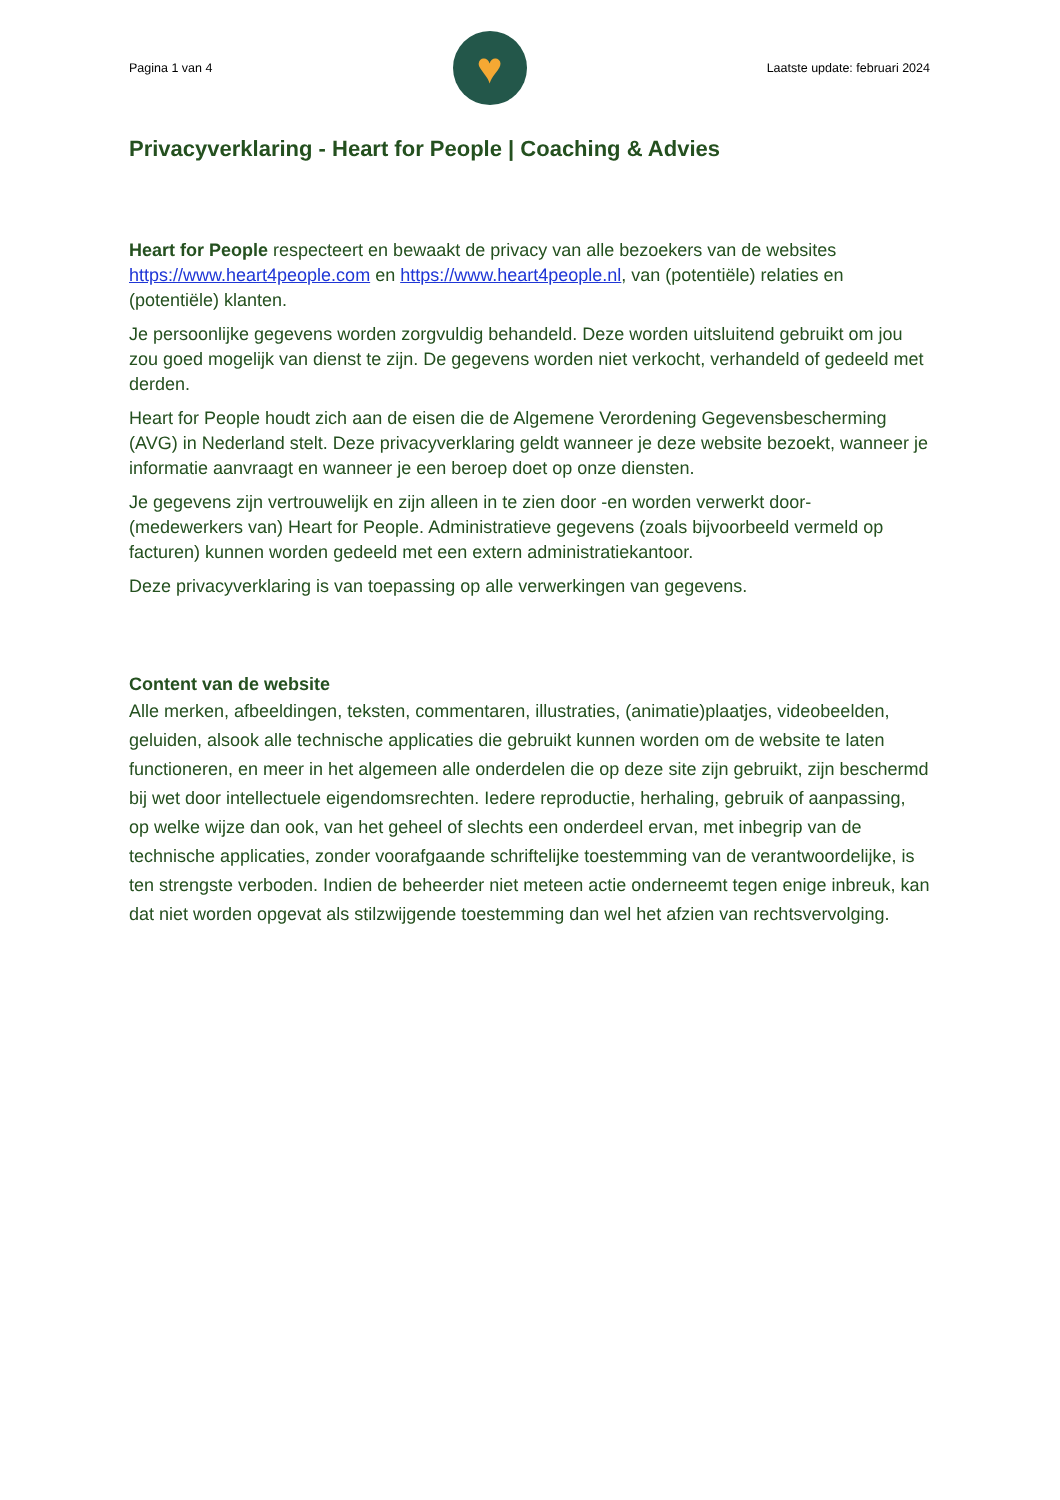Pagina 1 van 4
♥
Laatste update: februari 2024
Privacyverklaring - Heart for People | Coaching & Advies
Heart for People respecteert en bewaakt de privacy van alle bezoekers van de websites https://www.heart4people.com en https://www.heart4people.nl, van (potentiële) relaties en (potentiële) klanten.
Je persoonlijke gegevens worden zorgvuldig behandeld. Deze worden uitsluitend gebruikt om jou zou goed mogelijk van dienst te zijn. De gegevens worden niet verkocht, verhandeld of gedeeld met derden.
Heart for People houdt zich aan de eisen die de Algemene Verordening Gegevensbescherming (AVG) in Nederland stelt. Deze privacyverklaring geldt wanneer je deze website bezoekt, wanneer je informatie aanvraagt en wanneer je een beroep doet op onze diensten.
Je gegevens zijn vertrouwelijk en zijn alleen in te zien door -en worden verwerkt door- (medewerkers van) Heart for People. Administratieve gegevens (zoals bijvoorbeeld vermeld op facturen) kunnen worden gedeeld met een extern administratiekantoor.
Deze privacyverklaring is van toepassing op alle verwerkingen van gegevens.
Content van de website
Alle merken, afbeeldingen, teksten, commentaren, illustraties, (animatie)plaatjes, videobeelden, geluiden, alsook alle technische applicaties die gebruikt kunnen worden om de website te laten functioneren, en meer in het algemeen alle onderdelen die op deze site zijn gebruikt, zijn beschermd bij wet door intellectuele eigendomsrechten. Iedere reproductie, herhaling, gebruik of aanpassing, op welke wijze dan ook, van het geheel of slechts een onderdeel ervan, met inbegrip van de technische applicaties, zonder voorafgaande schriftelijke toestemming van de verantwoordelijke, is ten strengste verboden. Indien de beheerder niet meteen actie onderneemt tegen enige inbreuk, kan dat niet worden opgevat als stilzwijgende toestemming dan wel het afzien van rechtsvervolging.